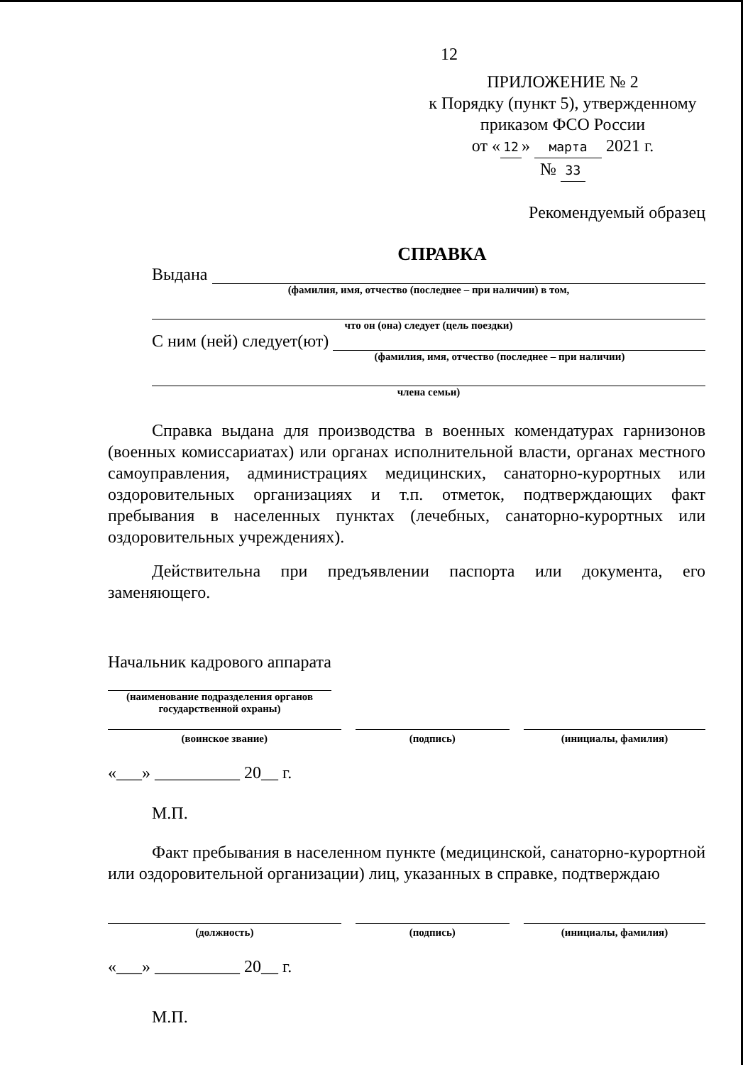12
ПРИЛОЖЕНИЕ № 2
к Порядку (пункт 5), утвержденному
приказом ФСО России
от « 12 » марта 2021 г.
№ 33
Рекомендуемый образец
СПРАВКА
Выдана
(фамилия, имя, отчество (последнее – при наличии) в том,
что он (она) следует (цель поездки)
С ним (ней) следует(ют)
(фамилия, имя, отчество (последнее – при наличии)
члена семьи)
Справка выдана для производства в военных комендатурах гарнизонов (военных комиссариатах) или органах исполнительной власти, органах местного самоуправления, администрациях медицинских, санаторно-курортных или оздоровительных организациях и т.п. отметок, подтверждающих факт пребывания в населенных пунктах (лечебных, санаторно-курортных или оздоровительных учреждениях).
Действительна при предъявлении паспорта или документа, его заменяющего.
Начальник кадрового аппарата
(наименование подразделения органов государственной охраны)
(воинское звание) (подпись) (инициалы, фамилия)
«___» __________ 20__ г.
М.П.
Факт пребывания в населенном пункте (медицинской, санаторно-курортной или оздоровительной организации) лиц, указанных в справке, подтверждаю
(должность) (подпись) (инициалы, фамилия)
«___» __________ 20__ г.
М.П.